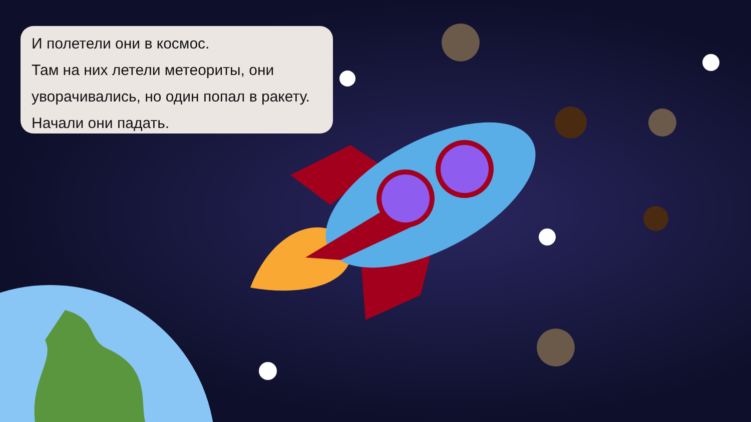И полетели они в космос.
Там на них летели метеориты, они уворачивались, но один попал в ракету.
Начали они падать.